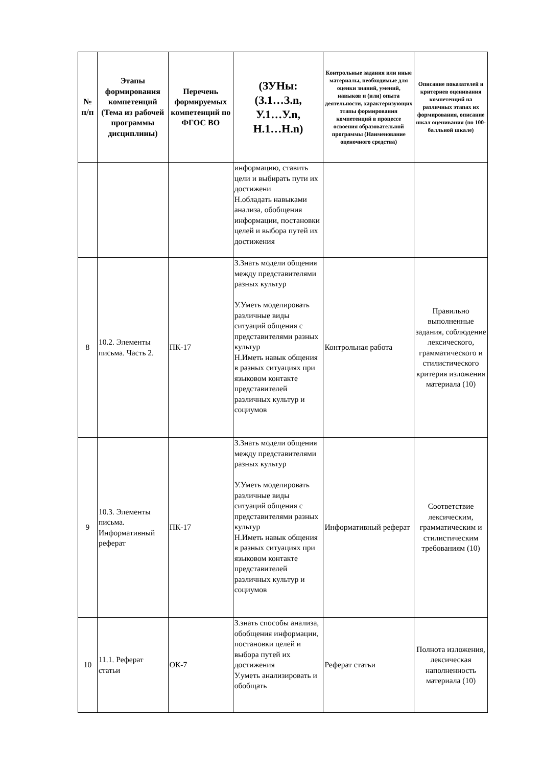| № п/п | Этапы формирования компетенций (Тема из рабочей программы дисциплины) | Перечень формируемых компетенций по ФГОС ВО | (ЗУНы: (З.1…З.n, У.1…У.n, Н.1…Н.n) | Контрольные задания или иные материалы, необходимые для оценки знаний, умений, навыков и (или) опыта деятельности, характеризующих этапы формирования компетенций в процессе освоения образовательной программы (Наименование оценочного средства) | Описание показателей и критериев оценивания компетенций на различных этапах их формирования, описание шкал оценивания (по 100-балльной шкале) |
| --- | --- | --- | --- | --- | --- |
| | | | информацию, ставить цели и выбирать пути их достижени Н.обладать навыками анализа, обобщения информации, постановки целей и выбора путей их достижения | | |
| 8 | 10.2. Элементы письма. Часть 2. | ПК-17 | З.Знать модели общения между представителями разных культур У.Уметь моделировать различные виды ситуаций общения с представителями разных культур Н.Иметь навык общения в разных ситуациях при языковом контакте представителей различных культур и социумов | Контрольная работа | Правильно выполненные задания, соблюдение лексического, грамматического и стилистического критерия изложения материала (10) |
| 9 | 10.3. Элементы письма. Информативный реферат | ПК-17 | З.Знать модели общения между представителями разных культур У.Уметь моделировать различные виды ситуаций общения с представителями разных культур Н.Иметь навык общения в разных ситуациях при языковом контакте представителей различных культур и социумов | Информативный реферат | Соответствие лексическим, грамматическим и стилистическим требованиям (10) |
| 10 | 11.1. Реферат статьи | ОК-7 | З.знать способы анализа, обобщения информации, постановки целей и выбора путей их достижения У.уметь анализировать и обобщать | Реферат статьи | Полнота изложения, лексическая наполненность материала (10) |